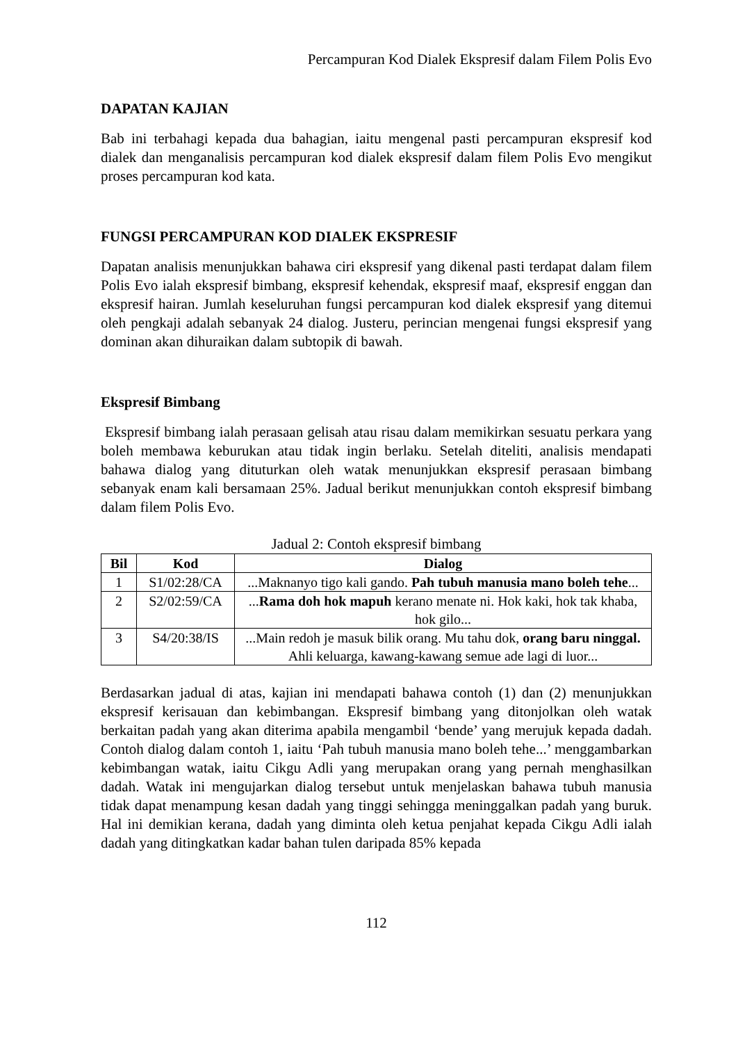Percampuran Kod Dialek Ekspresif dalam Filem Polis Evo
DAPATAN KAJIAN
Bab ini terbahagi kepada dua bahagian, iaitu mengenal pasti percampuran ekspresif kod dialek dan menganalisis percampuran kod dialek ekspresif dalam filem Polis Evo mengikut proses percampuran kod kata.
FUNGSI PERCAMPURAN KOD DIALEK EKSPRESIF
Dapatan analisis menunjukkan bahawa ciri ekspresif yang dikenal pasti terdapat dalam filem Polis Evo ialah ekspresif bimbang, ekspresif kehendak, ekspresif maaf, ekspresif enggan dan ekspresif hairan. Jumlah keseluruhan fungsi percampuran kod dialek ekspresif yang ditemui oleh pengkaji adalah sebanyak 24 dialog. Justeru, perincian mengenai fungsi ekspresif yang dominan akan dihuraikan dalam subtopik di bawah.
Ekspresif Bimbang
Ekspresif bimbang ialah perasaan gelisah atau risau dalam memikirkan sesuatu perkara yang boleh membawa keburukan atau tidak ingin berlaku. Setelah diteliti, analisis mendapati bahawa dialog yang dituturkan oleh watak menunjukkan ekspresif perasaan bimbang sebanyak enam kali bersamaan 25%. Jadual berikut menunjukkan contoh ekspresif bimbang dalam filem Polis Evo.
Jadual 2: Contoh ekspresif bimbang
| Bil | Kod | Dialog |
| --- | --- | --- |
| 1 | S1/02:28/CA | ...Maknanyo tigo kali gando. Pah tubuh manusia mano boleh tehe ... |
| 2 | S2/02:59/CA | ... Rama doh hok mapuh kerano menate ni. Hok kaki, hok tak khaba, hok gilo... |
| 3 | S4/20:38/IS | ...Main redoh je masuk bilik orang. Mu tahu dok, orang baru ninggal. Ahli keluarga, kawang-kawang semue ade lagi di luor... |
Berdasarkan jadual di atas, kajian ini mendapati bahawa contoh (1) dan (2) menunjukkan ekspresif kerisauan dan kebimbangan. Ekspresif bimbang yang ditonjolkan oleh watak berkaitan padah yang akan diterima apabila mengambil ‘bende’ yang merujuk kepada dadah. Contoh dialog dalam contoh 1, iaitu ‘Pah tubuh manusia mano boleh tehe...’ menggambarkan kebimbangan watak, iaitu Cikgu Adli yang merupakan orang yang pernah menghasilkan dadah. Watak ini mengujarkan dialog tersebut untuk menjelaskan bahawa tubuh manusia tidak dapat menampung kesan dadah yang tinggi sehingga meninggalkan padah yang buruk. Hal ini demikian kerana, dadah yang diminta oleh ketua penjahat kepada Cikgu Adli ialah dadah yang ditingkatkan kadar bahan tulen daripada 85% kepada
112